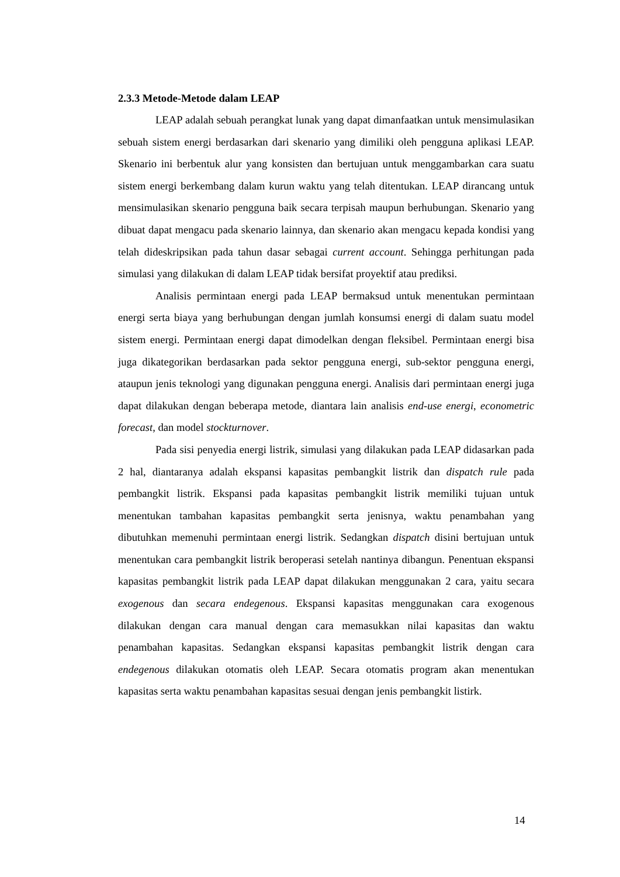2.3.3 Metode-Metode dalam LEAP
LEAP adalah sebuah perangkat lunak yang dapat dimanfaatkan untuk mensimulasikan sebuah sistem energi berdasarkan dari skenario yang dimiliki oleh pengguna aplikasi LEAP. Skenario ini berbentuk alur yang konsisten dan bertujuan untuk menggambarkan cara suatu sistem energi berkembang dalam kurun waktu yang telah ditentukan. LEAP dirancang untuk mensimulasikan skenario pengguna baik secara terpisah maupun berhubungan. Skenario yang dibuat dapat mengacu pada skenario lainnya, dan skenario akan mengacu kepada kondisi yang telah dideskripsikan pada tahun dasar sebagai current account. Sehingga perhitungan pada simulasi yang dilakukan di dalam LEAP tidak bersifat proyektif atau prediksi.
Analisis permintaan energi pada LEAP bermaksud untuk menentukan permintaan energi serta biaya yang berhubungan dengan jumlah konsumsi energi di dalam suatu model sistem energi. Permintaan energi dapat dimodelkan dengan fleksibel. Permintaan energi bisa juga dikategorikan berdasarkan pada sektor pengguna energi, sub-sektor pengguna energi, ataupun jenis teknologi yang digunakan pengguna energi. Analisis dari permintaan energi juga dapat dilakukan dengan beberapa metode, diantara lain analisis end-use energi, econometric forecast, dan model stockturnover.
Pada sisi penyedia energi listrik, simulasi yang dilakukan pada LEAP didasarkan pada 2 hal, diantaranya adalah ekspansi kapasitas pembangkit listrik dan dispatch rule pada pembangkit listrik. Ekspansi pada kapasitas pembangkit listrik memiliki tujuan untuk menentukan tambahan kapasitas pembangkit serta jenisnya, waktu penambahan yang dibutuhkan memenuhi permintaan energi listrik. Sedangkan dispatch disini bertujuan untuk menentukan cara pembangkit listrik beroperasi setelah nantinya dibangun. Penentuan ekspansi kapasitas pembangkit listrik pada LEAP dapat dilakukan menggunakan 2 cara, yaitu secara exogenous dan secara endegenous. Ekspansi kapasitas menggunakan cara exogenous dilakukan dengan cara manual dengan cara memasukkan nilai kapasitas dan waktu penambahan kapasitas. Sedangkan ekspansi kapasitas pembangkit listrik dengan cara endegenous dilakukan otomatis oleh LEAP. Secara otomatis program akan menentukan kapasitas serta waktu penambahan kapasitas sesuai dengan jenis pembangkit listirk.
14